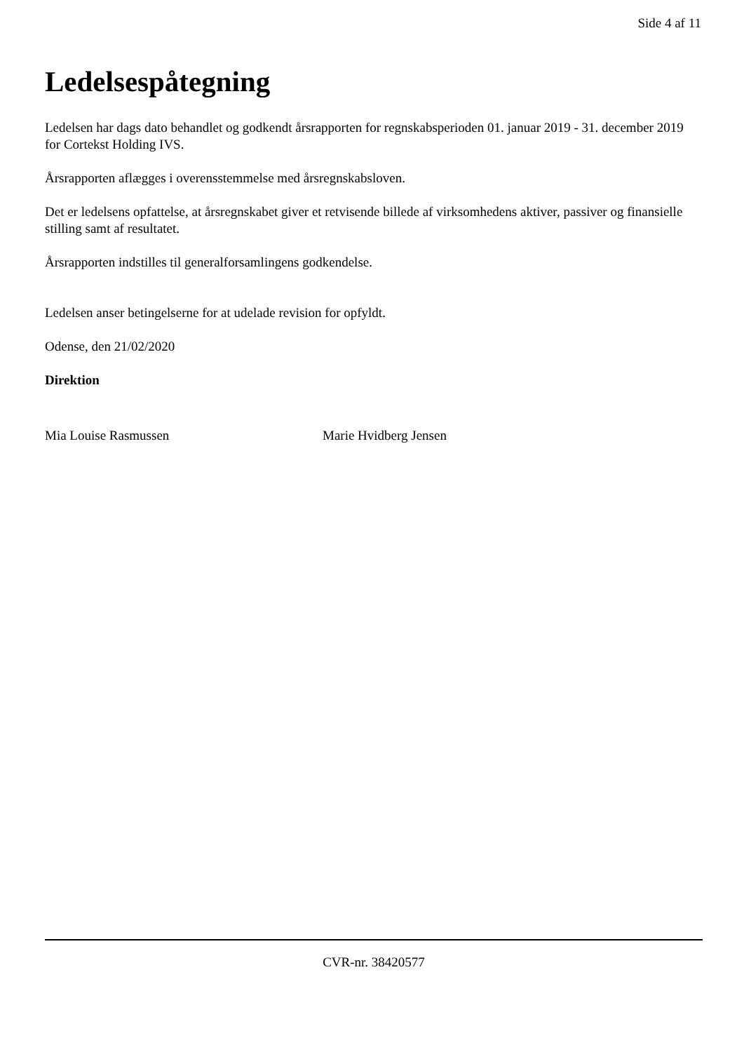Side 4 af 11
Ledelsespåtegning
Ledelsen har dags dato behandlet og godkendt årsrapporten for regnskabsperioden 01. januar 2019 - 31. december 2019 for Cortekst Holding IVS.
Årsrapporten aflægges i overensstemmelse med årsregnskabsloven.
Det er ledelsens opfattelse, at årsregnskabet giver et retvisende billede af virksomhedens aktiver, passiver og finansielle stilling samt af resultatet.
Årsrapporten indstilles til generalforsamlingens godkendelse.
Ledelsen anser betingelserne for at udelade revision for opfyldt.
Odense, den 21/02/2020
Direktion
Mia Louise Rasmussen Marie Hvidberg Jensen
CVR-nr. 38420577